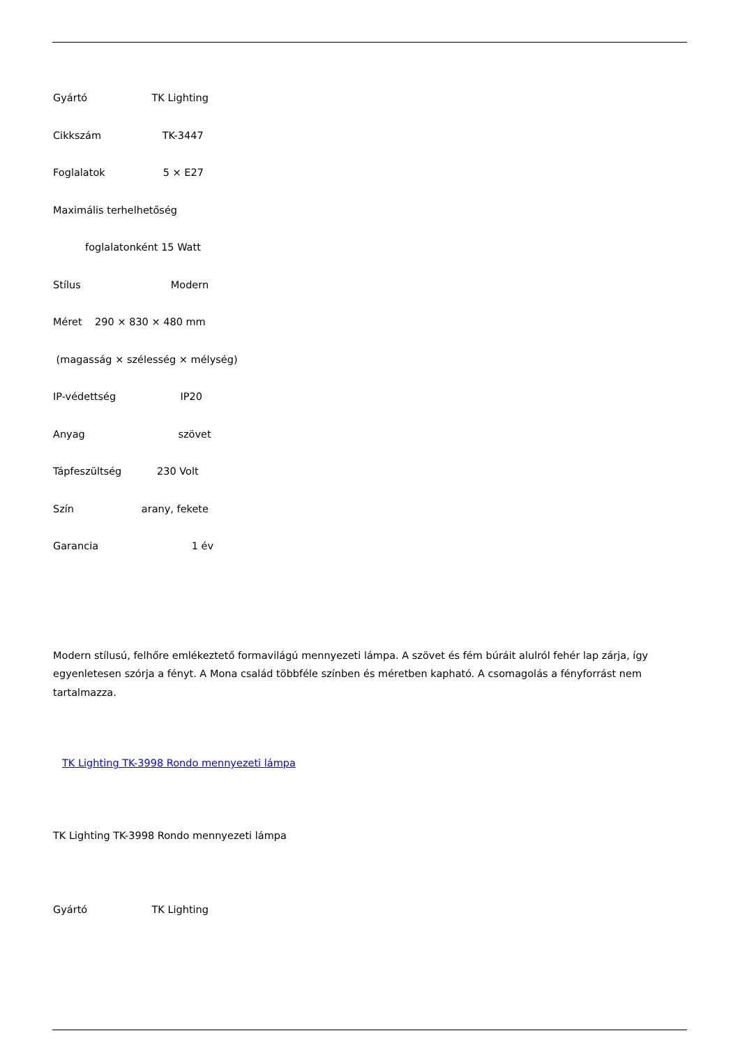Gyártó TK Lighting
Cikkszám TK-3447
Foglalatok 5 × E27
Maximális terhelhetőség
foglalatonként 15 Watt
Stílus Modern
Méret 290 × 830 × 480 mm
(magasság × szélesség × mélység)
IP-védettség IP20
Anyag szövet
Tápfeszültség 230 Volt
Szín arany, fekete
Garancia 1 év
Modern stílusú, felhőre emlékeztető formavilágú mennyezeti lámpa. A szövet és fém búráit alulról fehér lap zárja, így egyenletesen szórja a fényt. A Mona család többféle színben és méretben kapható. A csomagolás a fényforrást nem tartalmazza.
TK Lighting TK-3998 Rondo mennyezeti lámpa
TK Lighting TK-3998 Rondo mennyezeti lámpa
Gyártó TK Lighting